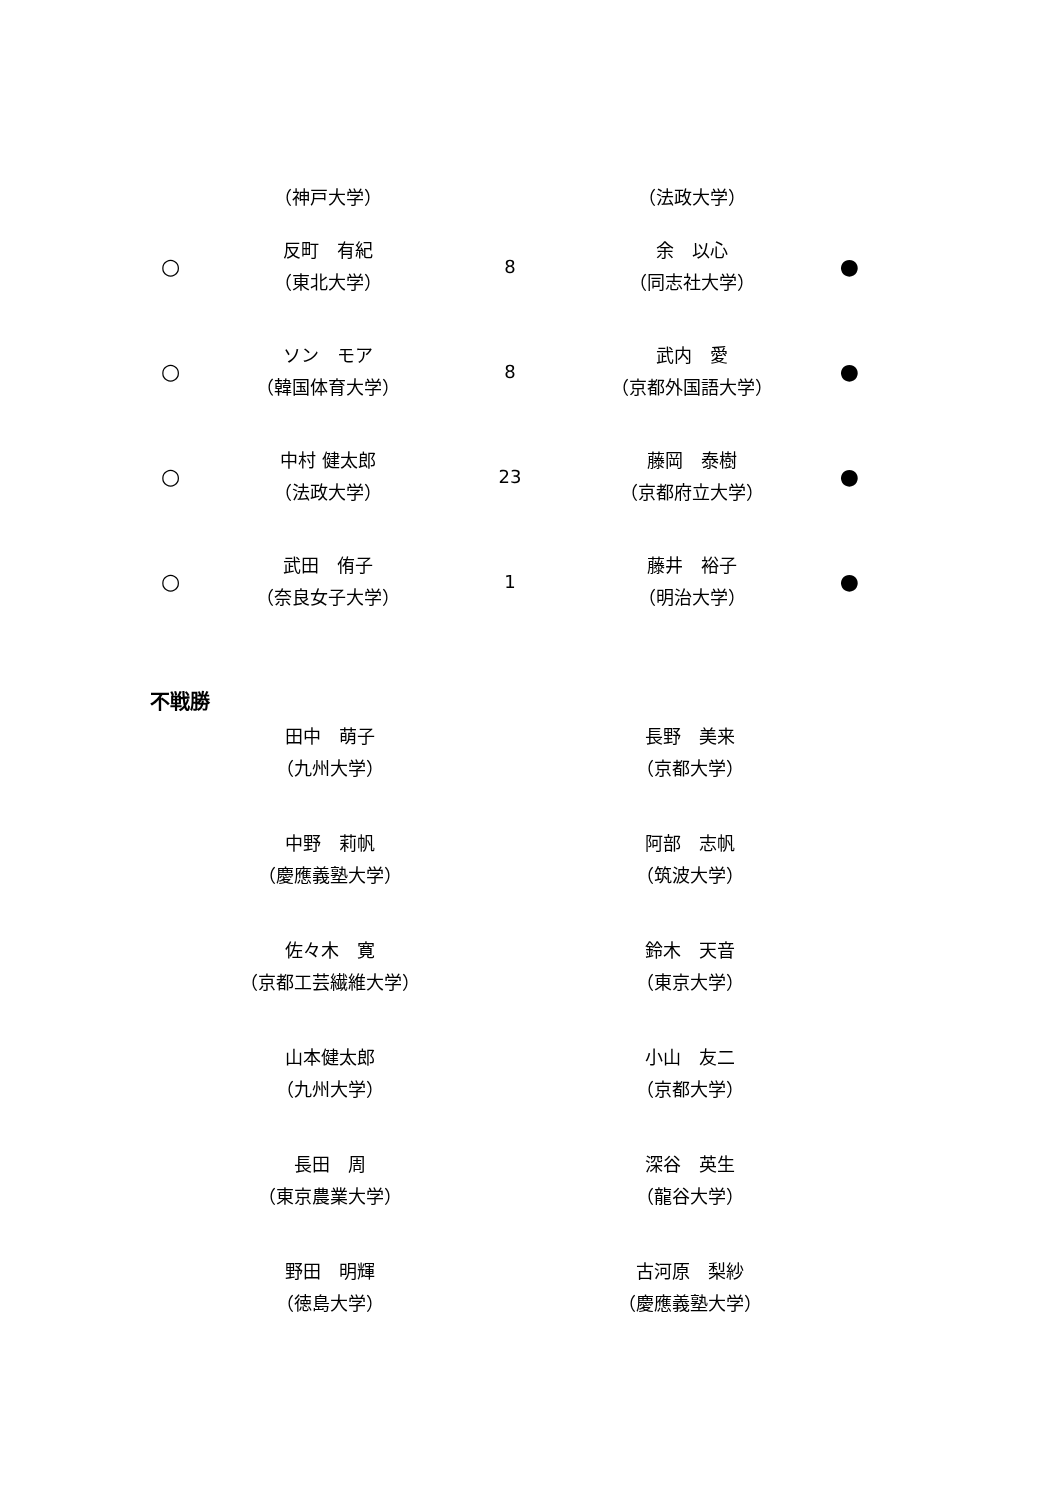| | （神戸大学） | | （法政大学） | |
| ○ | 反町 有紀 （東北大学） | 8 | 余 以心 （同志社大学） | ● |
| ○ | ソン モア （韓国体育大学） | 8 | 武内 愛 （京都外国語大学） | ● |
| ○ | 中村 健太郎 （法政大学） | 23 | 藤岡 泰樹 （京都府立大学） | ● |
| ○ | 武田 侑子 （奈良女子大学） | 1 | 藤井 裕子 （明治大学） | ● |
不戦勝
| 田中 萌子 （九州大学） | 長野 美来 （京都大学） |
| 中野 莉帆 （慶應義塾大学） | 阿部 志帆 （筑波大学） |
| 佐々木 寛 （京都工芸繊維大学） | 鈴木 天音 （東京大学） |
| 山本健太郎 （九州大学） | 小山 友二 （京都大学） |
| 長田 周 （東京農業大学） | 深谷 英生 （龍谷大学） |
| 野田 明輝 （徳島大学） | 古河原 梨紗 （慶應義塾大学） |